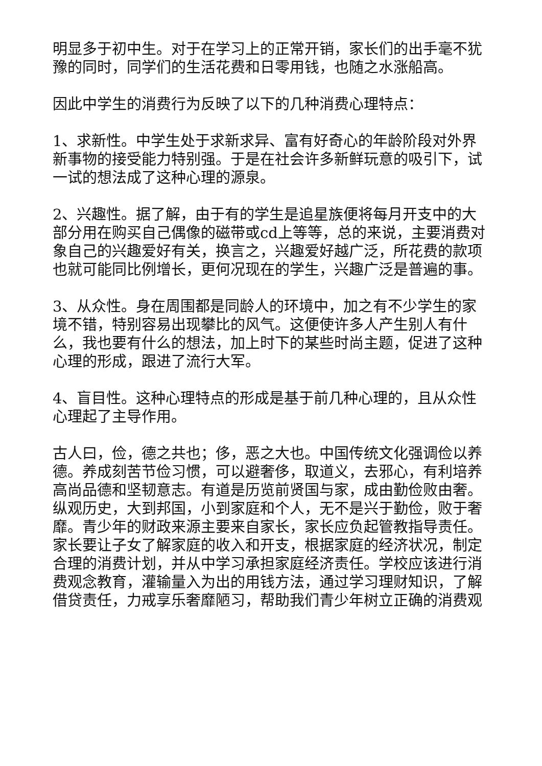明显多于初中生。对于在学习上的正常开销，家长们的出手毫不犹豫的同时，同学们的生活花费和日零用钱，也随之水涨船高。
因此中学生的消费行为反映了以下的几种消费心理特点：
1、求新性。中学生处于求新求异、富有好奇心的年龄阶段对外界新事物的接受能力特别强。于是在社会许多新鲜玩意的吸引下，试一试的想法成了这种心理的源泉。
2、兴趣性。据了解，由于有的学生是追星族便将每月开支中的大部分用在购买自己偶像的磁带或cd上等等，总的来说，主要消费对象自己的兴趣爱好有关，换言之，兴趣爱好越广泛，所花费的款项也就可能同比例增长，更何况现在的学生，兴趣广泛是普遍的事。
3、从众性。身在周围都是同龄人的环境中，加之有不少学生的家境不错，特别容易出现攀比的风气。这便使许多人产生别人有什么，我也要有什么的想法，加上时下的某些时尚主题，促进了这种心理的形成，跟进了流行大军。
4、盲目性。这种心理特点的形成是基于前几种心理的，且从众性心理起了主导作用。
古人曰，俭，德之共也；侈，恶之大也。中国传统文化强调俭以养德。养成刻苦节俭习惯，可以避奢侈，取道义，去邪心，有利培养高尚品德和坚韧意志。有道是历览前贤国与家，成由勤俭败由奢。纵观历史，大到邦国，小到家庭和个人，无不是兴于勤俭，败于奢靡。青少年的财政来源主要来自家长，家长应负起管教指导责任。家长要让子女了解家庭的收入和开支，根据家庭的经济状况，制定合理的消费计划，并从中学习承担家庭经济责任。学校应该进行消费观念教育，灌输量入为出的用钱方法，通过学习理财知识，了解借贷责任，力戒享乐奢靡陋习，帮助我们青少年树立正确的消费观